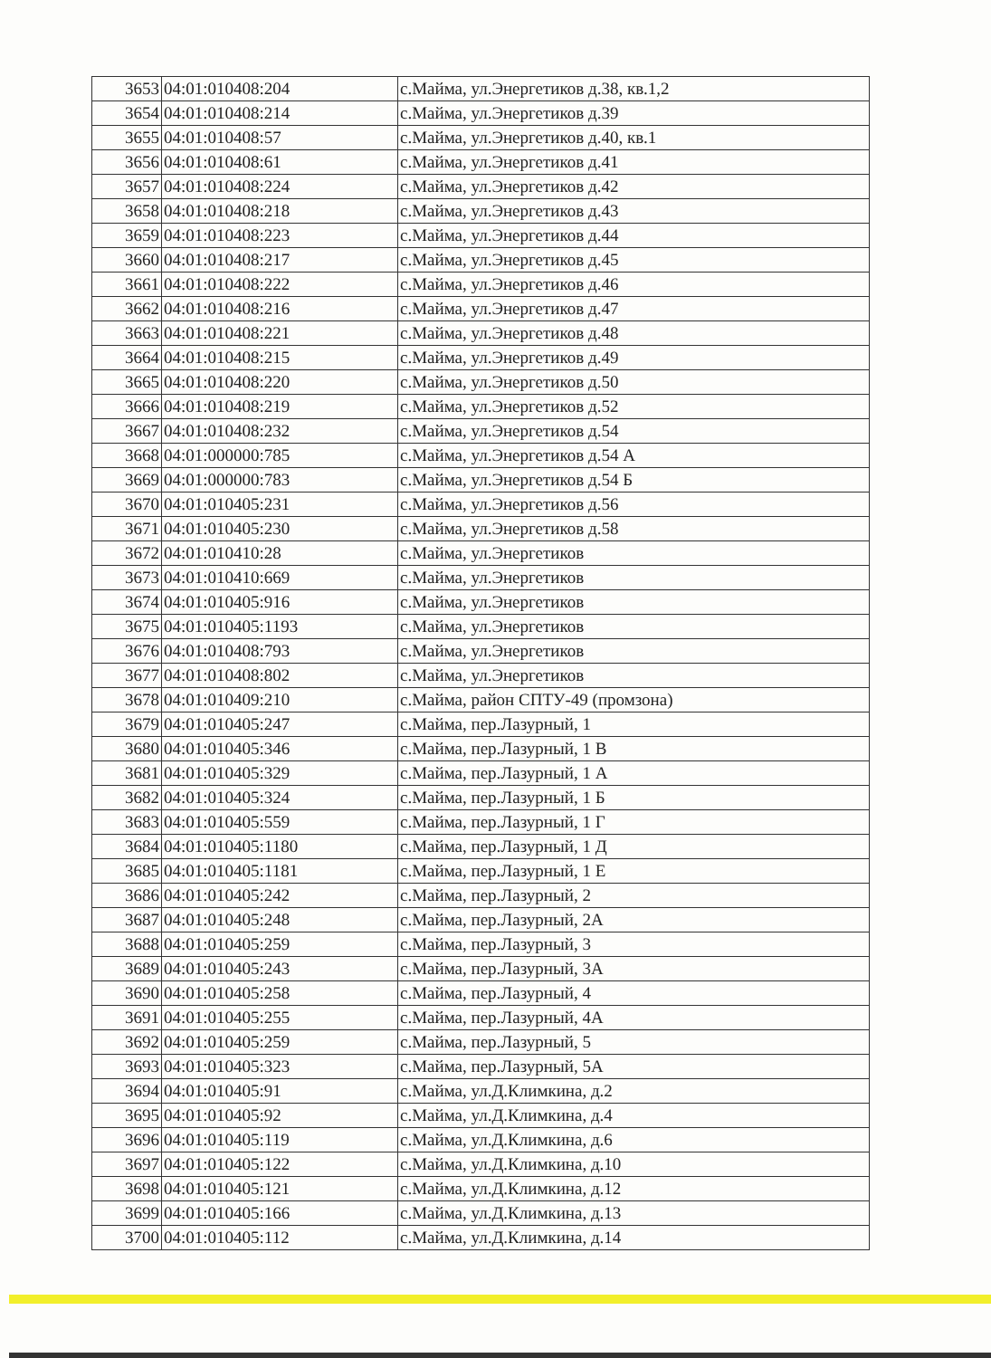| 3653 | 04:01:010408:204 | с.Майма, ул.Энергетиков д.38, кв.1,2 |
| 3654 | 04:01:010408:214 | с.Майма, ул.Энергетиков д.39 |
| 3655 | 04:01:010408:57 | с.Майма, ул.Энергетиков д.40, кв.1 |
| 3656 | 04:01:010408:61 | с.Майма, ул.Энергетиков д.41 |
| 3657 | 04:01:010408:224 | с.Майма, ул.Энергетиков д.42 |
| 3658 | 04:01:010408:218 | с.Майма, ул.Энергетиков д.43 |
| 3659 | 04:01:010408:223 | с.Майма, ул.Энергетиков д.44 |
| 3660 | 04:01:010408:217 | с.Майма, ул.Энергетиков д.45 |
| 3661 | 04:01:010408:222 | с.Майма, ул.Энергетиков д.46 |
| 3662 | 04:01:010408:216 | с.Майма, ул.Энергетиков д.47 |
| 3663 | 04:01:010408:221 | с.Майма, ул.Энергетиков д.48 |
| 3664 | 04:01:010408:215 | с.Майма, ул.Энергетиков д.49 |
| 3665 | 04:01:010408:220 | с.Майма, ул.Энергетиков д.50 |
| 3666 | 04:01:010408:219 | с.Майма, ул.Энергетиков д.52 |
| 3667 | 04:01:010408:232 | с.Майма, ул.Энергетиков д.54 |
| 3668 | 04:01:000000:785 | с.Майма, ул.Энергетиков д.54 А |
| 3669 | 04:01:000000:783 | с.Майма, ул.Энергетиков д.54 Б |
| 3670 | 04:01:010405:231 | с.Майма, ул.Энергетиков д.56 |
| 3671 | 04:01:010405:230 | с.Майма, ул.Энергетиков д.58 |
| 3672 | 04:01:010410:28 | с.Майма, ул.Энергетиков |
| 3673 | 04:01:010410:669 | с.Майма, ул.Энергетиков |
| 3674 | 04:01:010405:916 | с.Майма, ул.Энергетиков |
| 3675 | 04:01:010405:1193 | с.Майма, ул.Энергетиков |
| 3676 | 04:01:010408:793 | с.Майма, ул.Энергетиков |
| 3677 | 04:01:010408:802 | с.Майма, ул.Энергетиков |
| 3678 | 04:01:010409:210 | с.Майма, район СПТУ-49 (промзона) |
| 3679 | 04:01:010405:247 | с.Майма, пер.Лазурный, 1 |
| 3680 | 04:01:010405:346 | с.Майма, пер.Лазурный, 1 В |
| 3681 | 04:01:010405:329 | с.Майма, пер.Лазурный, 1 А |
| 3682 | 04:01:010405:324 | с.Майма, пер.Лазурный, 1 Б |
| 3683 | 04:01:010405:559 | с.Майма, пер.Лазурный, 1 Г |
| 3684 | 04:01:010405:1180 | с.Майма, пер.Лазурный, 1 Д |
| 3685 | 04:01:010405:1181 | с.Майма, пер.Лазурный, 1 Е |
| 3686 | 04:01:010405:242 | с.Майма, пер.Лазурный, 2 |
| 3687 | 04:01:010405:248 | с.Майма, пер.Лазурный, 2А |
| 3688 | 04:01:010405:259 | с.Майма, пер.Лазурный, 3 |
| 3689 | 04:01:010405:243 | с.Майма, пер.Лазурный, 3А |
| 3690 | 04:01:010405:258 | с.Майма, пер.Лазурный, 4 |
| 3691 | 04:01:010405:255 | с.Майма, пер.Лазурный, 4А |
| 3692 | 04:01:010405:259 | с.Майма, пер.Лазурный, 5 |
| 3693 | 04:01:010405:323 | с.Майма, пер.Лазурный, 5А |
| 3694 | 04:01:010405:91 | с.Майма, ул.Д.Климкина, д.2 |
| 3695 | 04:01:010405:92 | с.Майма, ул.Д.Климкина, д.4 |
| 3696 | 04:01:010405:119 | с.Майма, ул.Д.Климкина, д.6 |
| 3697 | 04:01:010405:122 | с.Майма, ул.Д.Климкина, д.10 |
| 3698 | 04:01:010405:121 | с.Майма, ул.Д.Климкина, д.12 |
| 3699 | 04:01:010405:166 | с.Майма, ул.Д.Климкина, д.13 |
| 3700 | 04:01:010405:112 | с.Майма, ул.Д.Климкина, д.14 |